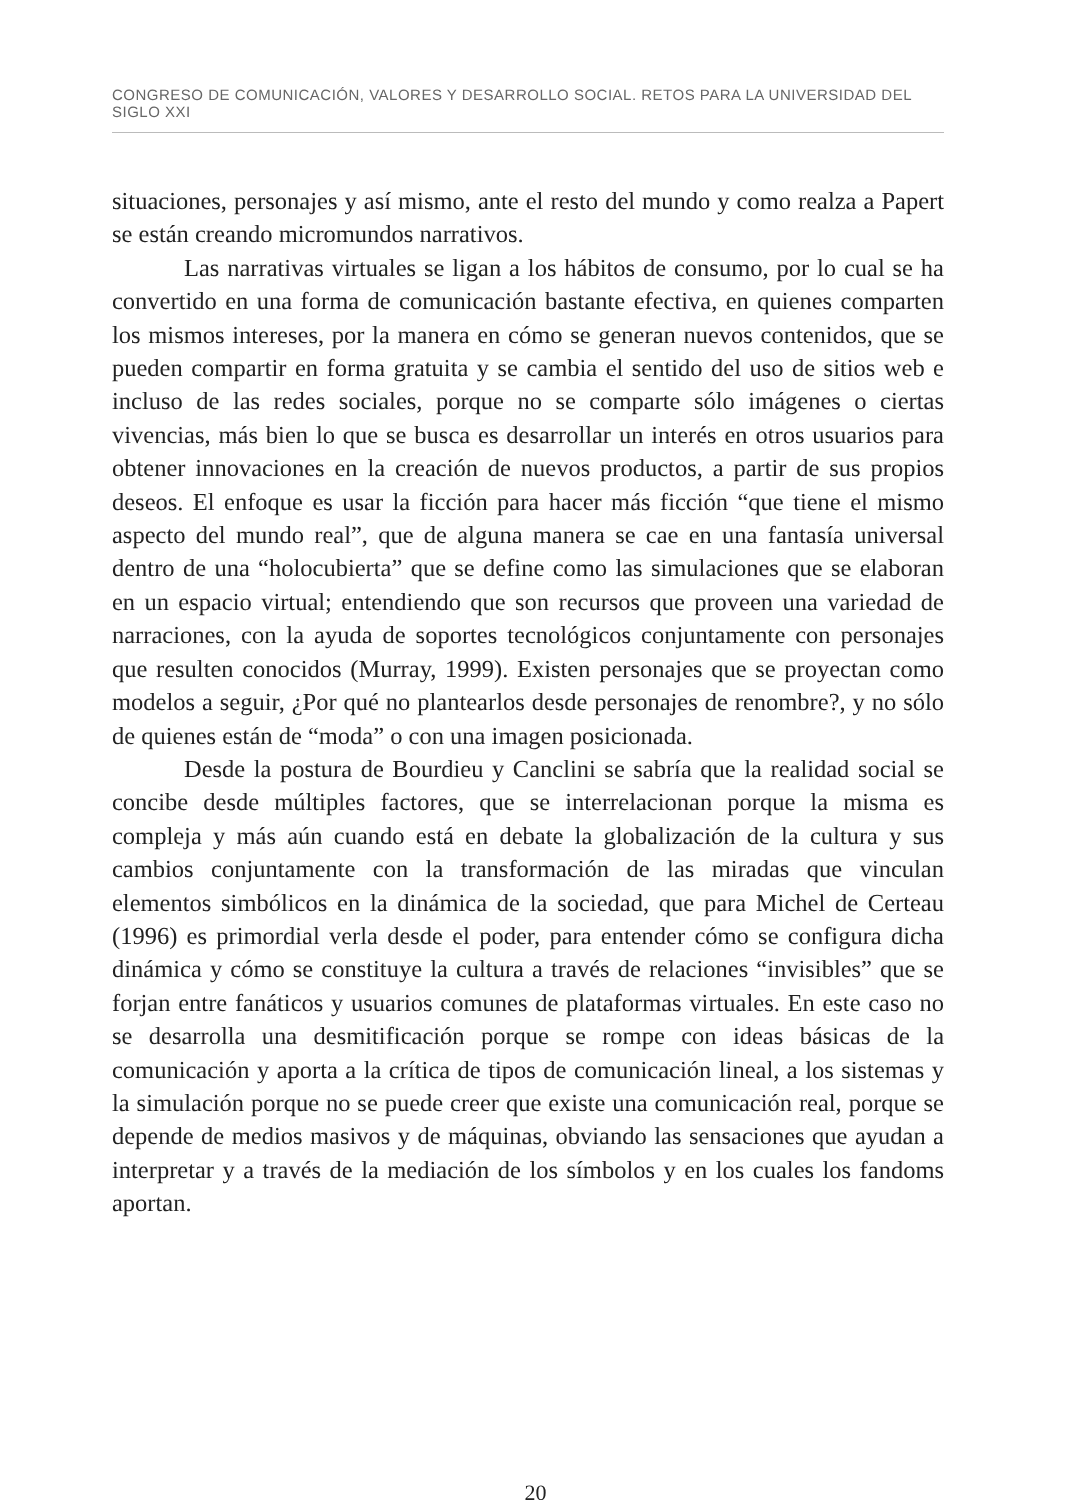CONGRESO DE COMUNICACIÓN, VALORES Y DESARROLLO SOCIAL. RETOS PARA LA UNIVERSIDAD DEL SIGLO XXI
situaciones, personajes y así mismo, ante el resto del mundo y como realza a Papert se están creando micromundos narrativos.
Las narrativas virtuales se ligan a los hábitos de consumo, por lo cual se ha convertido en una forma de comunicación bastante efectiva, en quienes comparten los mismos intereses, por la manera en cómo se generan nuevos contenidos, que se pueden compartir en forma gratuita y se cambia el sentido del uso de sitios web e incluso de las redes sociales, porque no se comparte sólo imágenes o ciertas vivencias, más bien lo que se busca es desarrollar un interés en otros usuarios para obtener innovaciones en la creación de nuevos productos, a partir de sus propios deseos. El enfoque es usar la ficción para hacer más ficción “que tiene el mismo aspecto del mundo real”, que de alguna manera se cae en una fantasía universal dentro de una “holocubierta” que se define como las simulaciones que se elaboran en un espacio virtual; entendiendo que son recursos que proveen una variedad de narraciones, con la ayuda de soportes tecnológicos conjuntamente con personajes que resulten conocidos (Murray, 1999). Existen personajes que se proyectan como modelos a seguir, ¿Por qué no plantearlos desde personajes de renombre?, y no sólo de quienes están de “moda” o con una imagen posicionada.
Desde la postura de Bourdieu y Canclini se sabría que la realidad social se concibe desde múltiples factores, que se interrelacionan porque la misma es compleja y más aún cuando está en debate la globalización de la cultura y sus cambios conjuntamente con la transformación de las miradas que vinculan elementos simbólicos en la dinámica de la sociedad, que para Michel de Certeau (1996) es primordial verla desde el poder, para entender cómo se configura dicha dinámica y cómo se constituye la cultura a través de relaciones “invisibles” que se forjan entre fanáticos y usuarios comunes de plataformas virtuales. En este caso no se desarrolla una desmitificación porque se rompe con ideas básicas de la comunicación y aporta a la crítica de tipos de comunicación lineal, a los sistemas y la simulación porque no se puede creer que existe una comunicación real, porque se depende de medios masivos y de máquinas, obviando las sensaciones que ayudan a interpretar y a través de la mediación de los símbolos y en los cuales los fandoms aportan.
20